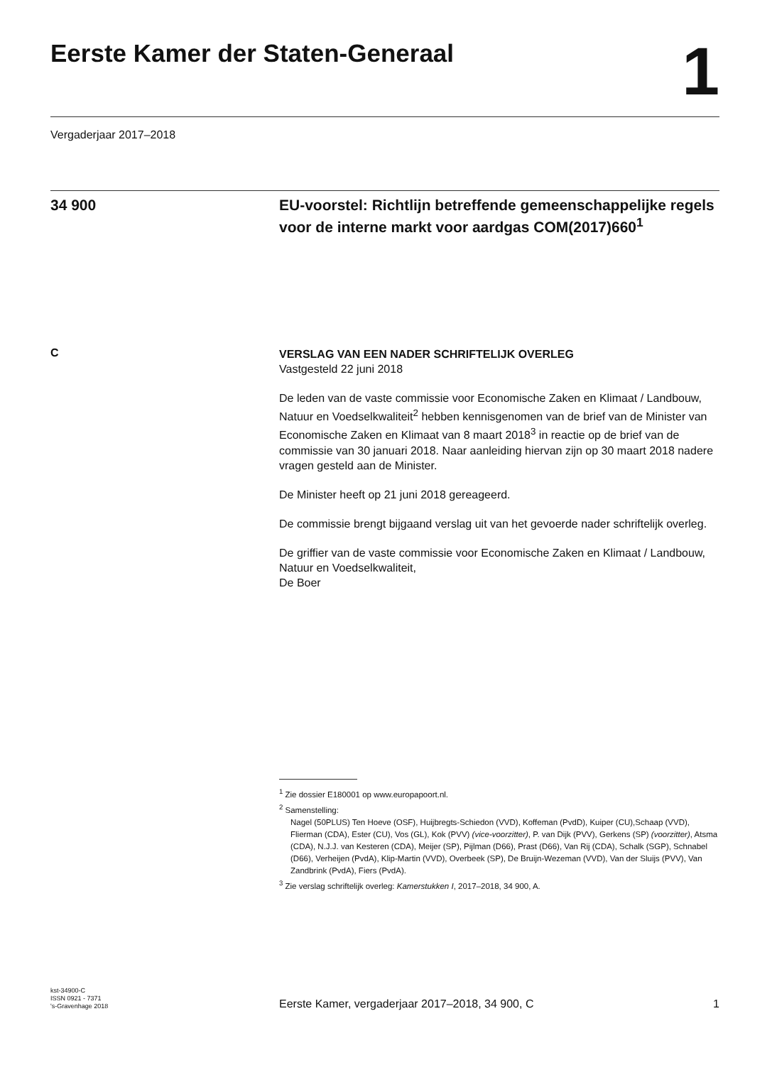Eerste Kamer der Staten-Generaal
1
Vergaderjaar 2017–2018
34 900 EU-voorstel: Richtlijn betreffende gemeenschappelijke regels voor de interne markt voor aardgas COM(2017)660<sup>1</sup>
C
VERSLAG VAN EEN NADER SCHRIFTELIJK OVERLEG
Vastgesteld 22 juni 2018
De leden van de vaste commissie voor Economische Zaken en Klimaat / Landbouw, Natuur en Voedselkwaliteit<sup>2</sup> hebben kennisgenomen van de brief van de Minister van Economische Zaken en Klimaat van 8 maart 2018<sup>3</sup> in reactie op de brief van de commissie van 30 januari 2018. Naar aanleiding hiervan zijn op 30 maart 2018 nadere vragen gesteld aan de Minister.
De Minister heeft op 21 juni 2018 gereageerd.
De commissie brengt bijgaand verslag uit van het gevoerde nader schriftelijk overleg.
De griffier van de vaste commissie voor Economische Zaken en Klimaat / Landbouw, Natuur en Voedselkwaliteit,
De Boer
<sup>1</sup> Zie dossier E180001 op www.europapoort.nl.
<sup>2</sup> Samenstelling:
Nagel (50PLUS) Ten Hoeve (OSF), Huijbregts-Schiedon (VVD), Koffeman (PvdD), Kuiper (CU),Schaap (VVD), Flierman (CDA), Ester (CU), Vos (GL), Kok (PVV) (vice-voorzitter), P. van Dijk (PVV), Gerkens (SP) (voorzitter), Atsma (CDA), N.J.J. van Kesteren (CDA), Meijer (SP), Pijlman (D66), Prast (D66), Van Rij (CDA), Schalk (SGP), Schnabel (D66), Verheijen (PvdA), Klip-Martin (VVD), Overbeek (SP), De Bruijn-Wezeman (VVD), Van der Sluijs (PVV), Van Zandbrink (PvdA), Fiers (PvdA).
<sup>3</sup> Zie verslag schriftelijk overleg: Kamerstukken I, 2017–2018, 34 900, A.
kst-34900-C
ISSN 0921 - 7371
's-Gravenhage 2018
Eerste Kamer, vergaderjaar 2017–2018, 34 900, C
1